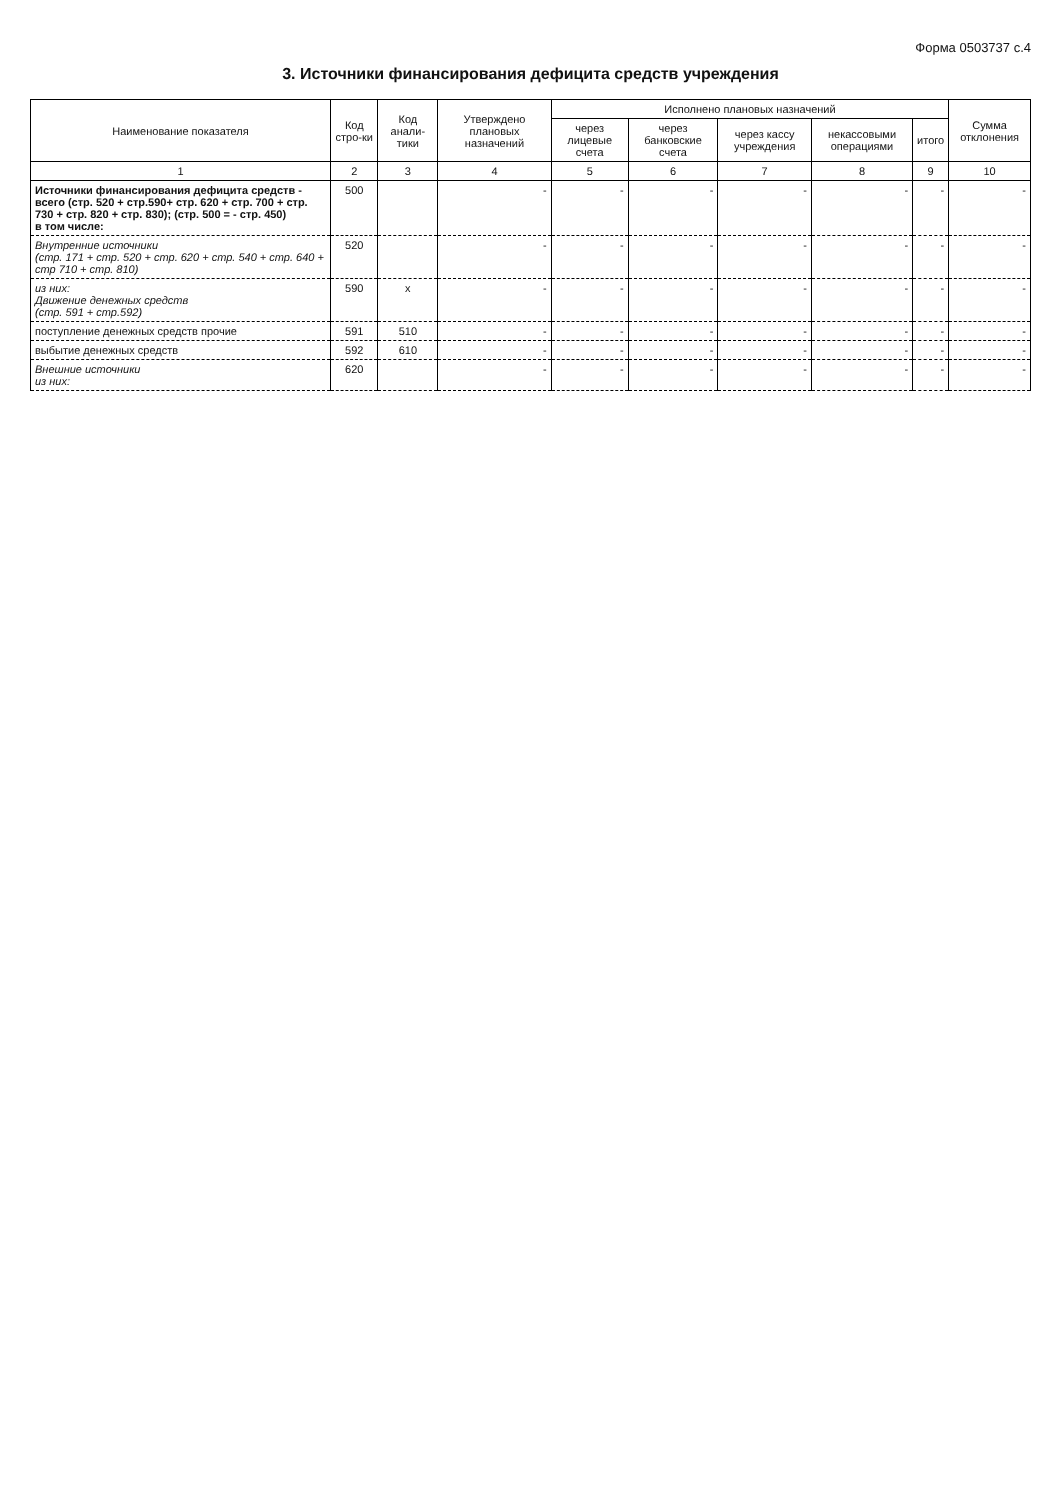Форма 0503737 с.4
3. Источники финансирования дефицита средств учреждения
| Наименование показателя | Код стро-ки | Код анали-тики | Утверждено плановых назначений | Исполнено плановых назначений | | | | | Сумма отклонения |
| --- | --- | --- | --- | --- | --- | --- | --- | --- | --- |
| | | | | через лицевые счета | через банковские счета | через кассу учреждения | некассовыми операциями | итого | |
| 1 | 2 | 3 | 4 | 5 | 6 | 7 | 8 | 9 | 10 |
| Источники финансирования дефицита средств - всего (стр. 520 + стр.590+ стр. 620 + стр. 700 + стр. 730 + стр. 820 + стр. 830); (стр. 500 = - стр. 450) в том числе: | 500 | | - | - | - | - | - | - | - |
| Внутренние источники (стр. 171 + стр. 520 + стр. 620 + стр. 540 + стр. 640 + стр 710 + стр. 810) | 520 | | - | - | - | - | - | - | - |
| из них: Движение денежных средств (стр. 591 + стр.592) | 590 | x | - | - | - | - | - | - | - |
| поступление денежных средств прочие | 591 | 510 | - | - | - | - | - | - | - |
| выбытие денежных средств | 592 | 610 | - | - | - | - | - | - | - |
| Внешние источники из них: | 620 | | - | - | - | - | - | - | - |